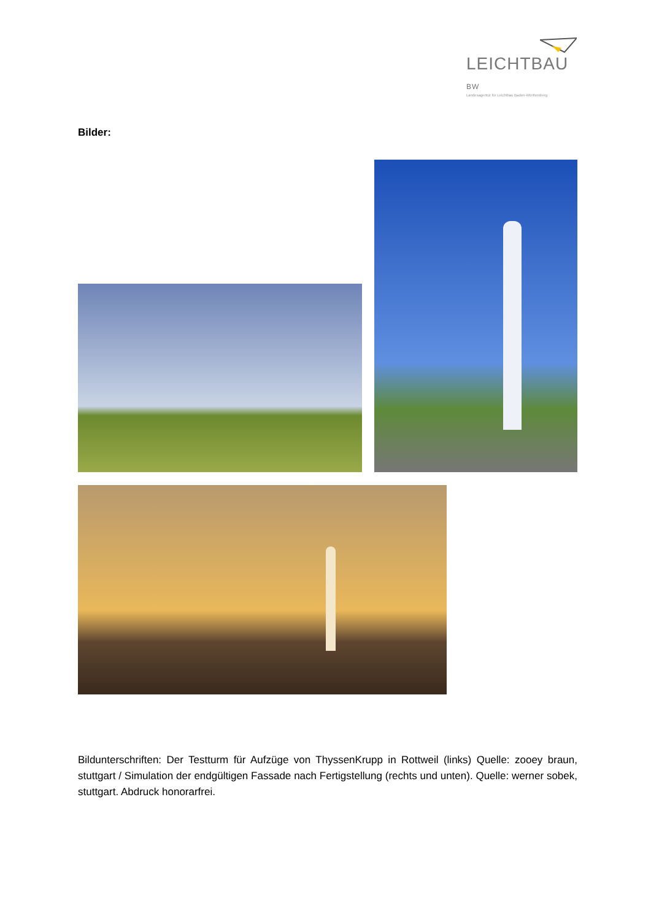LEICHTBAU BW
Landesagentur für Leichtbau Baden-Württemberg
Bilder:
Bildunterschriften: Der Testturm für Aufzüge von ThyssenKrupp in Rottweil (links) Quelle: zooey braun, stuttgart / Simulation der endgültigen Fassade nach Fertigstellung (rechts und unten). Quelle: werner sobek, stuttgart. Abdruck honorarfrei.